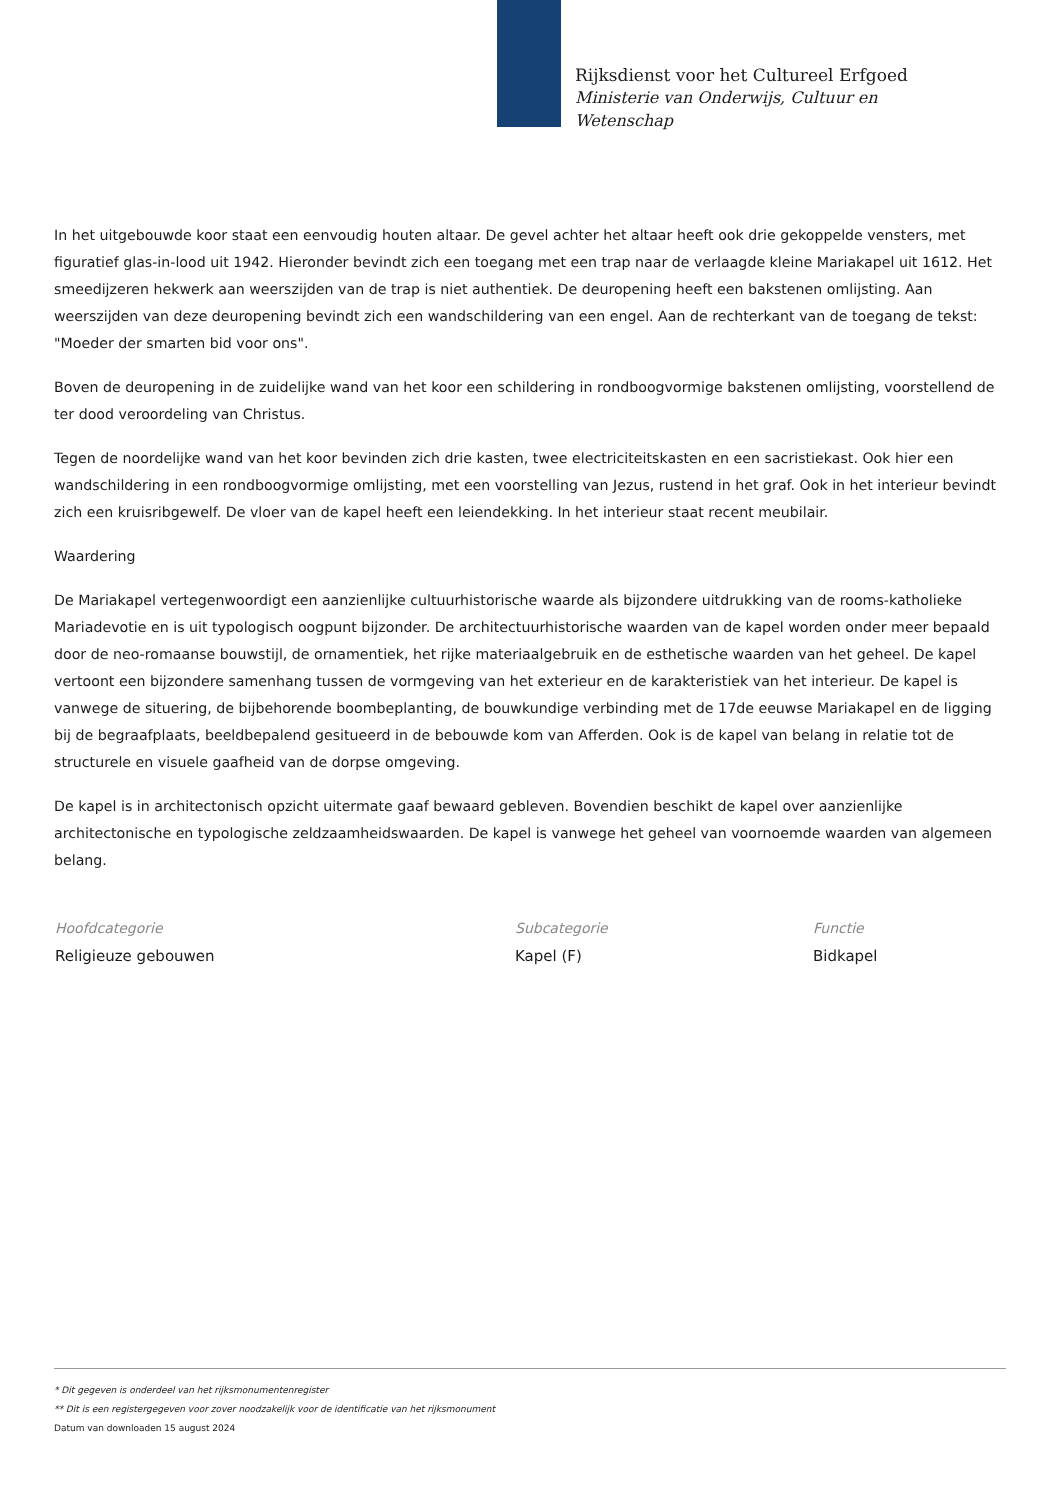Rijksdienst voor het Cultureel Erfgoed
Ministerie van Onderwijs, Cultuur en
Wetenschap
In het uitgebouwde koor staat een eenvoudig houten altaar. De gevel achter het altaar heeft ook drie gekoppelde vensters, met figuratief glas-in-lood uit 1942. Hieronder bevindt zich een toegang met een trap naar de verlaagde kleine Mariakapel uit 1612. Het smeedijzeren hekwerk aan weerszijden van de trap is niet authentiek. De deuropening heeft een bakstenen omlijsting. Aan weerszijden van deze deuropening bevindt zich een wandschildering van een engel. Aan de rechterkant van de toegang de tekst: "Moeder der smarten bid voor ons".
Boven de deuropening in de zuidelijke wand van het koor een schildering in rondboogvormige bakstenen omlijsting, voorstellend de ter dood veroordeling van Christus.
Tegen de noordelijke wand van het koor bevinden zich drie kasten, twee electriciteitskasten en een sacristiekast. Ook hier een wandschildering in een rondboogvormige omlijsting, met een voorstelling van Jezus, rustend in het graf. Ook in het interieur bevindt zich een kruisribgewelf. De vloer van de kapel heeft een leiendekking. In het interieur staat recent meubilair.
Waardering
De Mariakapel vertegenwoordigt een aanzienlijke cultuurhistorische waarde als bijzondere uitdrukking van de rooms-katholieke Mariadevotie en is uit typologisch oogpunt bijzonder. De architectuurhistorische waarden van de kapel worden onder meer bepaald door de neo-romaanse bouwstijl, de ornamentiek, het rijke materiaalgebruik en de esthetische waarden van het geheel. De kapel vertoont een bijzondere samenhang tussen de vormgeving van het exterieur en de karakteristiek van het interieur. De kapel is vanwege de situering, de bijbehorende boombeplanting, de bouwkundige verbinding met de 17de eeuwse Mariakapel en de ligging bij de begraafplaats, beeldbepalend gesitueerd in de bebouwde kom van Afferden. Ook is de kapel van belang in relatie tot de structurele en visuele gaafheid van de dorpse omgeving.
De kapel is in architectonisch opzicht uitermate gaaf bewaard gebleven. Bovendien beschikt de kapel over aanzienlijke architectonische en typologische zeldzaamheidswaarden. De kapel is vanwege het geheel van voornoemde waarden van algemeen belang.
Hoofdcategorie
Religieuze gebouwen
Subcategorie
Kapel (F)
Functie
Bidkapel
* Dit gegeven is onderdeel van het rijksmonumentenregister
** Dit is een registergegeven voor zover noodzakelijk voor de identificatie van het rijksmonument
Datum van downloaden 15 august 2024